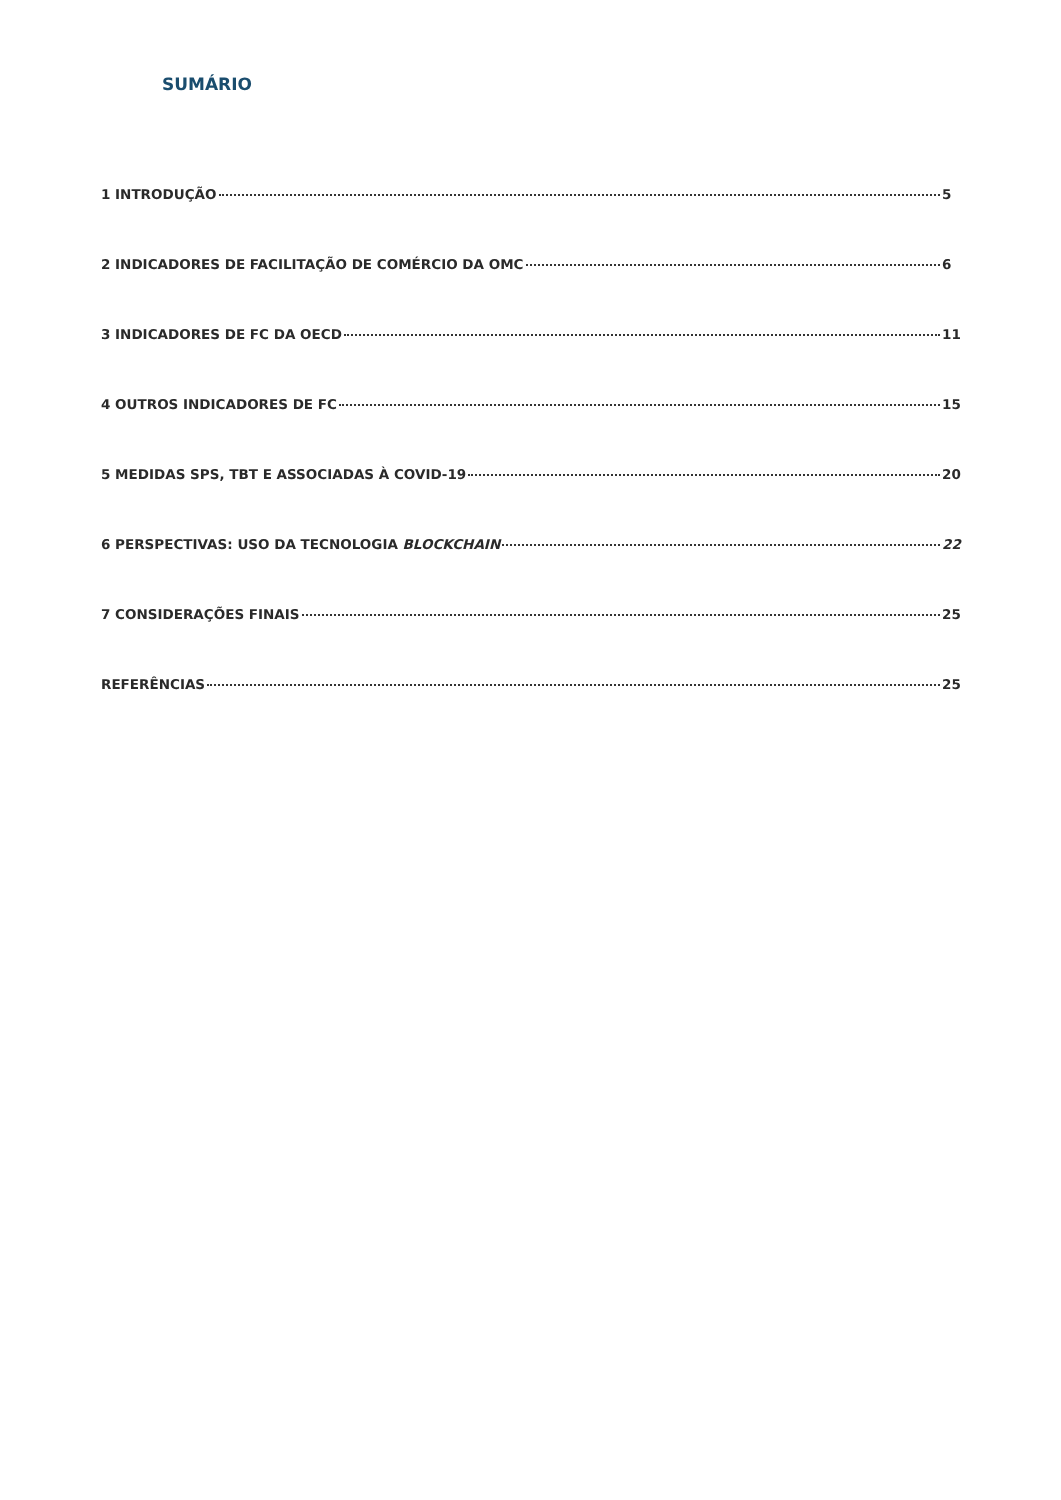SUMÁRIO
1 INTRODUÇÃO 5
2 INDICADORES DE FACILITAÇÃO DE COMÉRCIO DA OMC 6
3 INDICADORES DE FC DA OECD 11
4 OUTROS INDICADORES DE FC 15
5 MEDIDAS SPS, TBT E ASSOCIADAS À COVID-19 20
6 PERSPECTIVAS: USO DA TECNOLOGIA BLOCKCHAIN 22
7 CONSIDERAÇÕES FINAIS 25
REFERÊNCIAS 25